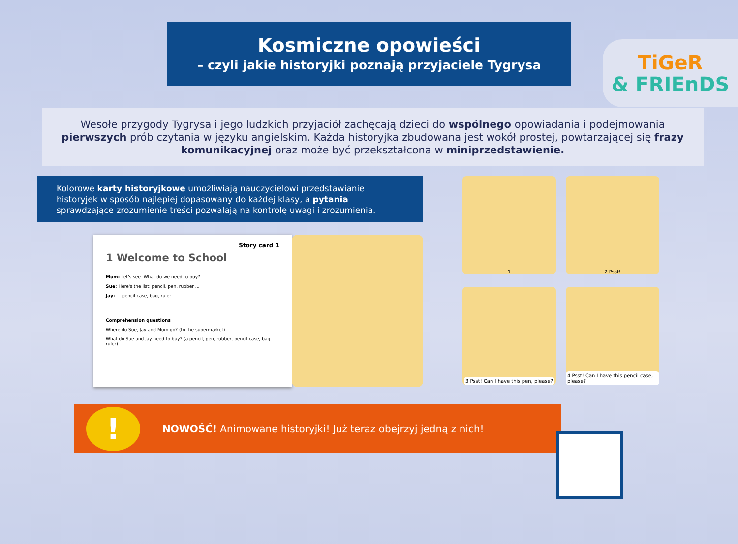Kosmiczne opowieści
– czyli jakie historyjki poznają przyjaciele Tygrysa
TiGeR
& FRIEnDS
Wesołe przygody Tygrysa i jego ludzkich przyjaciół zachęcają dzieci do wspólnego opowiadania i podejmowania pierwszych prób czytania w języku angielskim. Każda historyjka zbudowana jest wokół prostej, powtarzającej się frazy komunikacyjnej oraz może być przekształcona w miniprzedstawienie.
Kolorowe karty historyjkowe umożliwiają nauczycielowi przedstawianie historyjek w sposób najlepiej dopasowany do każdej klasy, a pytania sprawdzające zrozumienie treści pozwalają na kontrolę uwagi i zrozumienia.
Story card 1
1 Welcome to School
Mum: Let's see. What do we need to buy?
Sue: Here's the list: pencil, pen, rubber ...
Jay: ... pencil case, bag, ruler.
Comprehension questions
Where do Sue, Jay and Mum go? (to the supermarket)
What do Sue and Jay need to buy? (a pencil, pen, rubber, pencil case, bag, ruler)
1
2 Psst!
3 Psst! Can I have this pen, please?
4 Psst! Can I have this pencil case, please?
!
NOWOŚĆ! Animowane historyjki! Już teraz obejrzyj jedną z nich!